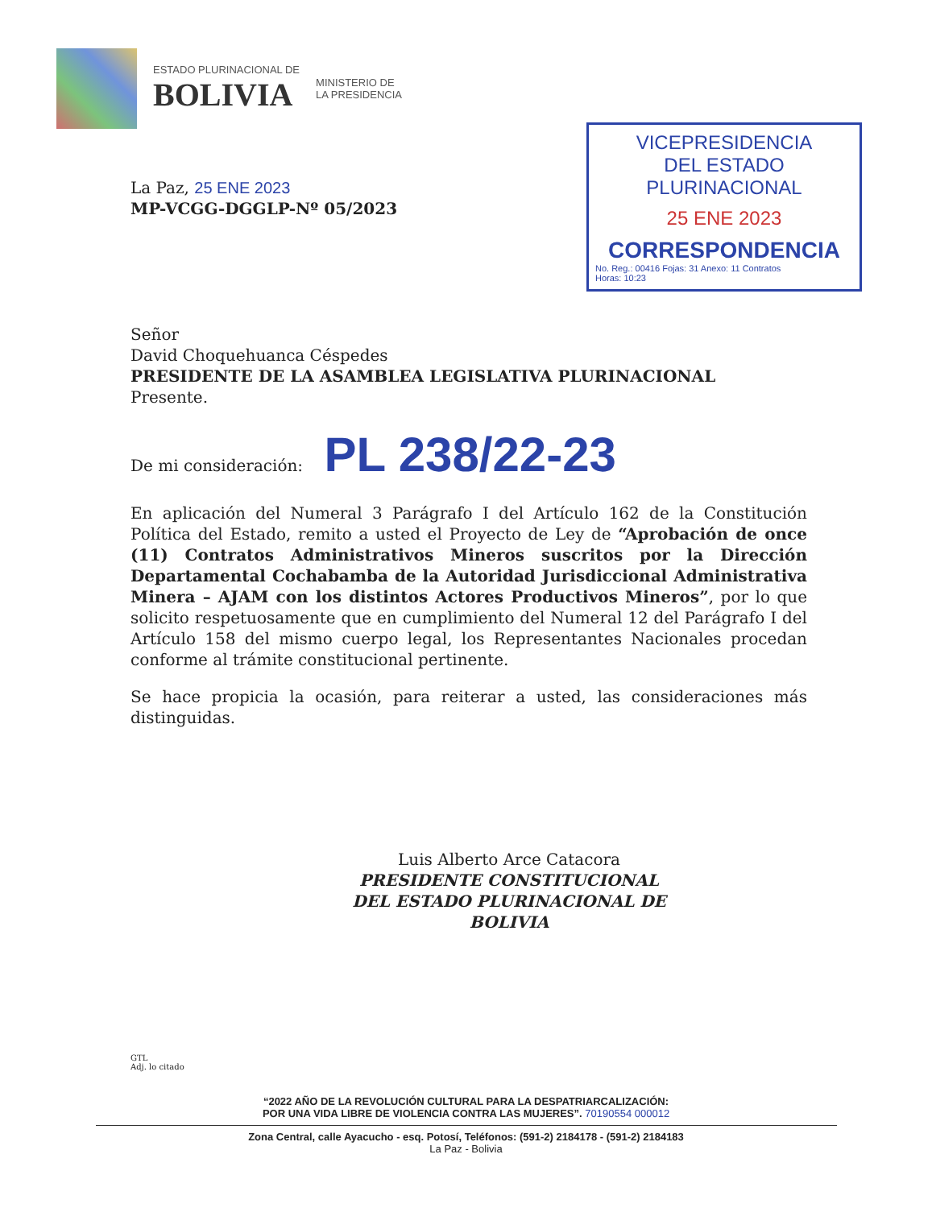ESTADO PLURINACIONAL DE
BOLIVIA
MINISTERIO DE
LA PRESIDENCIA
VICEPRESIDENCIA
DEL ESTADO PLURINACIONAL
25 ENE 2023
CORRESPONDENCIA
No. Reg.: 00416 Fojas: 31 Anexo: 11 Contratos
Horas: 10:23
La Paz, 25 ENE 2023
MP-VCGG-DGGLP-Nº 05/2023
Señor
David Choquehuanca Céspedes
PRESIDENTE DE LA ASAMBLEA LEGISLATIVA PLURINACIONAL
Presente.
De mi consideración: PL 238/22-23
En aplicación del Numeral 3 Parágrafo I del Artículo 162 de la Constitución Política del Estado, remito a usted el Proyecto de Ley de “Aprobación de once (11) Contratos Administrativos Mineros suscritos por la Dirección Departamental Cochabamba de la Autoridad Jurisdiccional Administrativa Minera – AJAM con los distintos Actores Productivos Mineros”, por lo que solicito respetuosamente que en cumplimiento del Numeral 12 del Parágrafo I del Artículo 158 del mismo cuerpo legal, los Representantes Nacionales procedan conforme al trámite constitucional pertinente.
Se hace propicia la ocasión, para reiterar a usted, las consideraciones más distinguidas.
Luis Alberto Arce Catacora
PRESIDENTE CONSTITUCIONAL
DEL ESTADO PLURINACIONAL DE BOLIVIA
GTL
Adj. lo citado
“2022 AÑO DE LA REVOLUCIÓN CULTURAL PARA LA DESPATRIARCALIZACIÓN:
POR UNA VIDA LIBRE DE VIOLENCIA CONTRA LAS MUJERES”. 70190554 000012
Zona Central, calle Ayacucho - esq. Potosí, Teléfonos: (591-2) 2184178 - (591-2) 2184183
La Paz - Bolivia